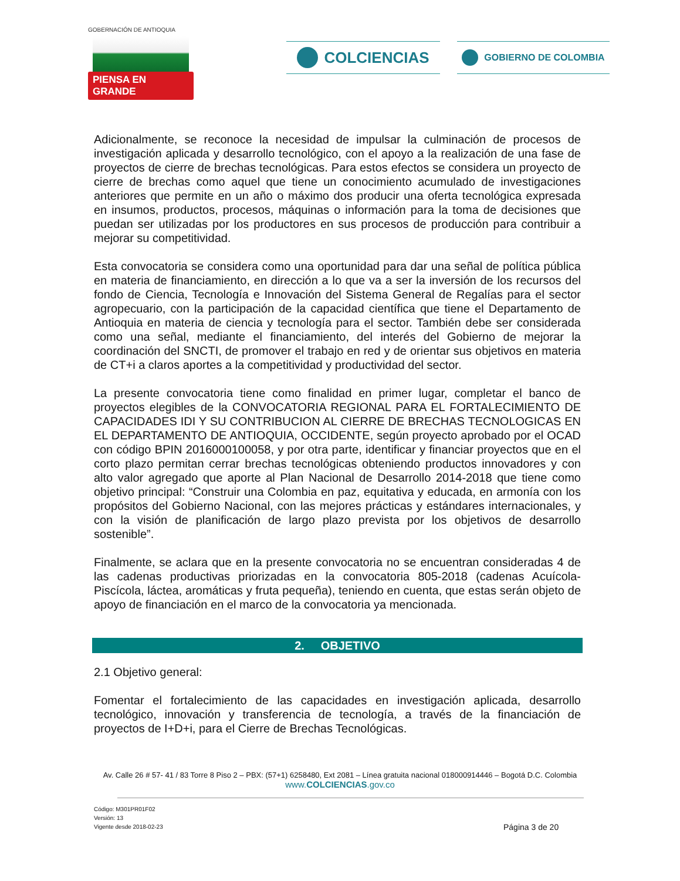GOBERNACIÓN DE ANTIOQUIA
PIENSA EN GRANDE
COLCIENCIAS GOBIERNO DE COLOMBIA
Adicionalmente, se reconoce la necesidad de impulsar la culminación de procesos de investigación aplicada y desarrollo tecnológico, con el apoyo a la realización de una fase de proyectos de cierre de brechas tecnológicas. Para estos efectos se considera un proyecto de cierre de brechas como aquel que tiene un conocimiento acumulado de investigaciones anteriores que permite en un año o máximo dos producir una oferta tecnológica expresada en insumos, productos, procesos, máquinas o información para la toma de decisiones que puedan ser utilizadas por los productores en sus procesos de producción para contribuir a mejorar su competitividad.
Esta convocatoria se considera como una oportunidad para dar una señal de política pública en materia de financiamiento, en dirección a lo que va a ser la inversión de los recursos del fondo de Ciencia, Tecnología e Innovación del Sistema General de Regalías para el sector agropecuario, con la participación de la capacidad científica que tiene el Departamento de Antioquia en materia de ciencia y tecnología para el sector. También debe ser considerada como una señal, mediante el financiamiento, del interés del Gobierno de mejorar la coordinación del SNCTI, de promover el trabajo en red y de orientar sus objetivos en materia de CT+i a claros aportes a la competitividad y productividad del sector.
La presente convocatoria tiene como finalidad en primer lugar, completar el banco de proyectos elegibles de la CONVOCATORIA REGIONAL PARA EL FORTALECIMIENTO DE CAPACIDADES IDI Y SU CONTRIBUCION AL CIERRE DE BRECHAS TECNOLOGICAS EN EL DEPARTAMENTO DE ANTIOQUIA, OCCIDENTE, según proyecto aprobado por el OCAD con código BPIN 2016000100058, y por otra parte, identificar y financiar proyectos que en el corto plazo permitan cerrar brechas tecnológicas obteniendo productos innovadores y con alto valor agregado que aporte al Plan Nacional de Desarrollo 2014-2018 que tiene como objetivo principal: “Construir una Colombia en paz, equitativa y educada, en armonía con los propósitos del Gobierno Nacional, con las mejores prácticas y estándares internacionales, y con la visión de planificación de largo plazo prevista por los objetivos de desarrollo sostenible”.
Finalmente, se aclara que en la presente convocatoria no se encuentran consideradas 4 de las cadenas productivas priorizadas en la convocatoria 805-2018 (cadenas Acuícola-Piscícola, láctea, aromáticas y fruta pequeña), teniendo en cuenta, que estas serán objeto de apoyo de financiación en el marco de la convocatoria ya mencionada.
2. OBJETIVO
2.1 Objetivo general:
Fomentar el fortalecimiento de las capacidades en investigación aplicada, desarrollo tecnológico, innovación y transferencia de tecnología, a través de la financiación de proyectos de I+D+i, para el Cierre de Brechas Tecnológicas.
Av. Calle 26 # 57- 41 / 83 Torre 8 Piso 2 – PBX: (57+1) 6258480, Ext 2081 – Línea gratuita nacional 018000914446 – Bogotá D.C. Colombia
www.COLCIENCIAS.gov.co
Código: M301PR01F02
Versión: 13
Vigente desde 2018-02-23
Página 3 de 20